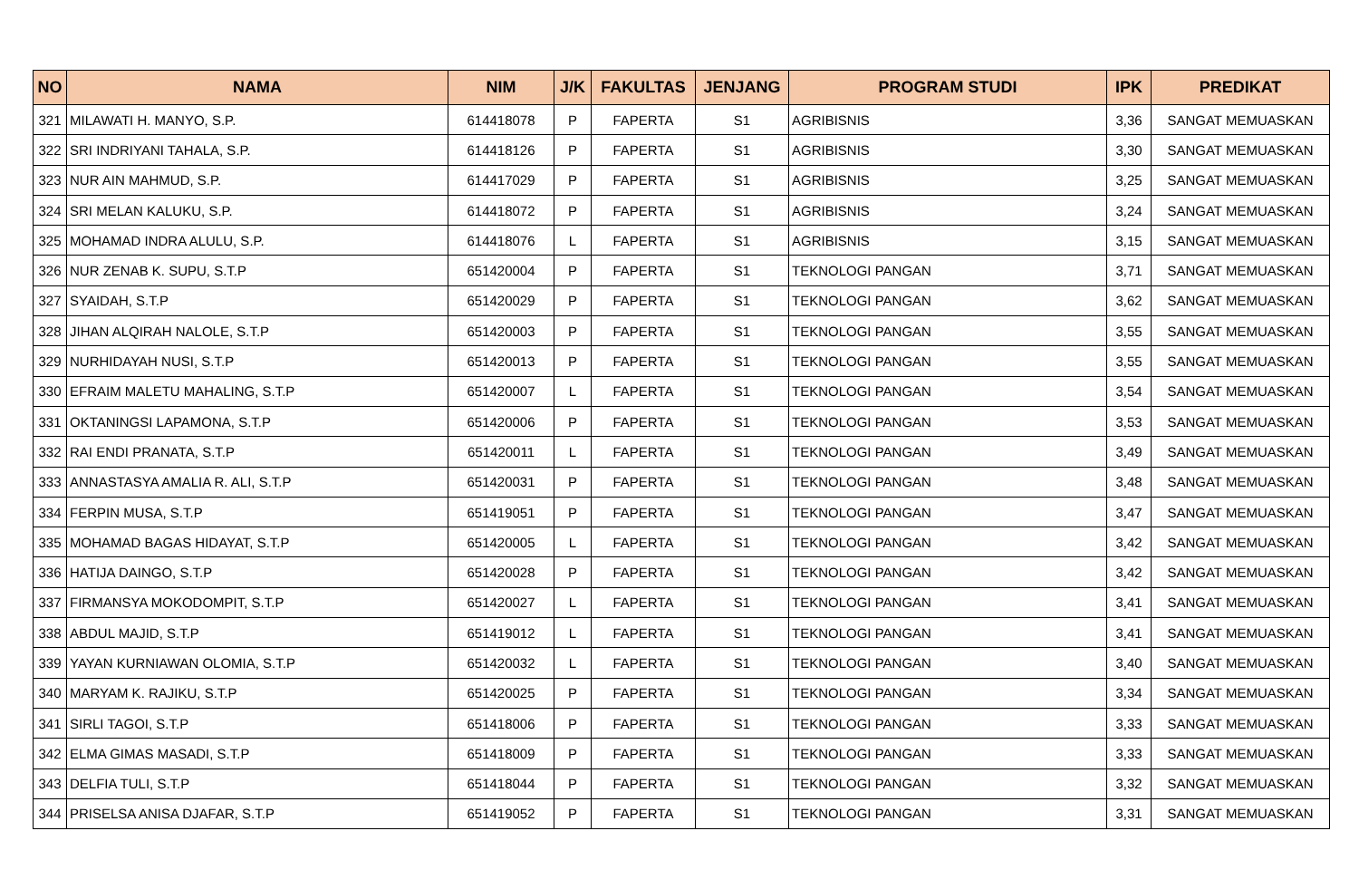| NO | NAMA | NIM | J/K | FAKULTAS | JENJANG | PROGRAM STUDI | IPK | PREDIKAT |
| --- | --- | --- | --- | --- | --- | --- | --- | --- |
| 321 | MILAWATI H. MANYO, S.P. | 614418078 | P | FAPERTA | S1 | AGRIBISNIS | 3,36 | SANGAT MEMUASKAN |
| 322 | SRI INDRIYANI TAHALA, S.P. | 614418126 | P | FAPERTA | S1 | AGRIBISNIS | 3,30 | SANGAT MEMUASKAN |
| 323 | NUR AIN MAHMUD, S.P. | 614417029 | P | FAPERTA | S1 | AGRIBISNIS | 3,25 | SANGAT MEMUASKAN |
| 324 | SRI MELAN KALUKU, S.P. | 614418072 | P | FAPERTA | S1 | AGRIBISNIS | 3,24 | SANGAT MEMUASKAN |
| 325 | MOHAMAD INDRA ALULU, S.P. | 614418076 | L | FAPERTA | S1 | AGRIBISNIS | 3,15 | SANGAT MEMUASKAN |
| 326 | NUR ZENAB K. SUPU, S.T.P | 651420004 | P | FAPERTA | S1 | TEKNOLOGI PANGAN | 3,71 | SANGAT MEMUASKAN |
| 327 | SYAIDAH, S.T.P | 651420029 | P | FAPERTA | S1 | TEKNOLOGI PANGAN | 3,62 | SANGAT MEMUASKAN |
| 328 | JIHAN ALQIRAH NALOLE, S.T.P | 651420003 | P | FAPERTA | S1 | TEKNOLOGI PANGAN | 3,55 | SANGAT MEMUASKAN |
| 329 | NURHIDAYAH NUSI, S.T.P | 651420013 | P | FAPERTA | S1 | TEKNOLOGI PANGAN | 3,55 | SANGAT MEMUASKAN |
| 330 | EFRAIM MALETU MAHALING, S.T.P | 651420007 | L | FAPERTA | S1 | TEKNOLOGI PANGAN | 3,54 | SANGAT MEMUASKAN |
| 331 | OKTANINGSI LAPAMONA, S.T.P | 651420006 | P | FAPERTA | S1 | TEKNOLOGI PANGAN | 3,53 | SANGAT MEMUASKAN |
| 332 | RAI ENDI PRANATA, S.T.P | 651420011 | L | FAPERTA | S1 | TEKNOLOGI PANGAN | 3,49 | SANGAT MEMUASKAN |
| 333 | ANNASTASYA AMALIA R. ALI, S.T.P | 651420031 | P | FAPERTA | S1 | TEKNOLOGI PANGAN | 3,48 | SANGAT MEMUASKAN |
| 334 | FERPIN MUSA, S.T.P | 651419051 | P | FAPERTA | S1 | TEKNOLOGI PANGAN | 3,47 | SANGAT MEMUASKAN |
| 335 | MOHAMAD BAGAS HIDAYAT, S.T.P | 651420005 | L | FAPERTA | S1 | TEKNOLOGI PANGAN | 3,42 | SANGAT MEMUASKAN |
| 336 | HATIJA DAINGO, S.T.P | 651420028 | P | FAPERTA | S1 | TEKNOLOGI PANGAN | 3,42 | SANGAT MEMUASKAN |
| 337 | FIRMANSYA MOKODOMPIT, S.T.P | 651420027 | L | FAPERTA | S1 | TEKNOLOGI PANGAN | 3,41 | SANGAT MEMUASKAN |
| 338 | ABDUL MAJID, S.T.P | 651419012 | L | FAPERTA | S1 | TEKNOLOGI PANGAN | 3,41 | SANGAT MEMUASKAN |
| 339 | YAYAN KURNIAWAN OLOMIA, S.T.P | 651420032 | L | FAPERTA | S1 | TEKNOLOGI PANGAN | 3,40 | SANGAT MEMUASKAN |
| 340 | MARYAM K. RAJIKU, S.T.P | 651420025 | P | FAPERTA | S1 | TEKNOLOGI PANGAN | 3,34 | SANGAT MEMUASKAN |
| 341 | SIRLI TAGOI, S.T.P | 651418006 | P | FAPERTA | S1 | TEKNOLOGI PANGAN | 3,33 | SANGAT MEMUASKAN |
| 342 | ELMA GIMAS MASADI, S.T.P | 651418009 | P | FAPERTA | S1 | TEKNOLOGI PANGAN | 3,33 | SANGAT MEMUASKAN |
| 343 | DELFIA TULI, S.T.P | 651418044 | P | FAPERTA | S1 | TEKNOLOGI PANGAN | 3,32 | SANGAT MEMUASKAN |
| 344 | PRISELSA ANISA DJAFAR, S.T.P | 651419052 | P | FAPERTA | S1 | TEKNOLOGI PANGAN | 3,31 | SANGAT MEMUASKAN |